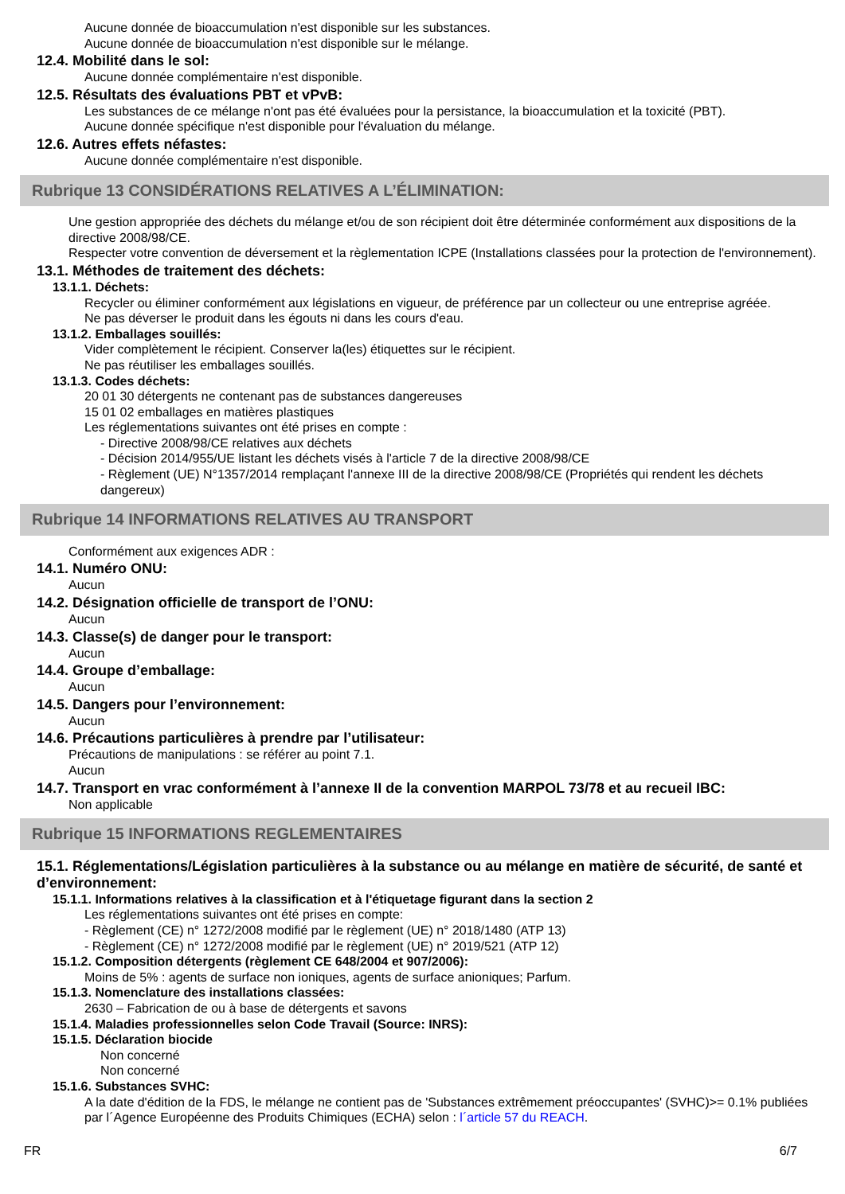Aucune donnée de bioaccumulation n'est disponible sur les substances.
Aucune donnée de bioaccumulation n'est disponible sur le mélange.
12.4. Mobilité dans le sol:
Aucune donnée complémentaire n'est disponible.
12.5. Résultats des évaluations PBT et vPvB:
Les substances de ce mélange n'ont pas été évaluées pour la persistance, la bioaccumulation et la toxicité (PBT).
Aucune donnée spécifique n'est disponible pour l'évaluation du mélange.
12.6. Autres effets néfastes:
Aucune donnée complémentaire n'est disponible.
Rubrique 13 CONSIDÉRATIONS RELATIVES A L’ÉLIMINATION:
Une gestion appropriée des déchets du mélange et/ou de son récipient doit être déterminée conformément aux dispositions de la directive 2008/98/CE.
Respecter votre convention de déversement et la règlementation ICPE (Installations classées pour la protection de l'environnement).
13.1. Méthodes de traitement des déchets:
13.1.1. Déchets:
Recycler ou éliminer conformément aux législations en vigueur, de préférence par un collecteur ou une entreprise agréée.
Ne pas déverser le produit dans les égouts ni dans les cours d'eau.
13.1.2. Emballages souillés:
Vider complètement le récipient. Conserver la(les) étiquettes sur le récipient.
Ne pas réutiliser les emballages souillés.
13.1.3. Codes déchets:
20 01 30 détergents ne contenant pas de substances dangereuses
15 01 02 emballages en matières plastiques
Les réglementations suivantes ont été prises en compte :
- Directive 2008/98/CE relatives aux déchets
- Décision 2014/955/UE listant les déchets visés à l'article 7 de la directive 2008/98/CE
- Règlement (UE) N°1357/2014 remplaçant l'annexe III de la directive 2008/98/CE (Propriétés qui rendent les déchets dangereux)
Rubrique 14 INFORMATIONS RELATIVES AU TRANSPORT
Conformément aux exigences ADR :
14.1. Numéro ONU:
Aucun
14.2. Désignation officielle de transport de l’ONU:
Aucun
14.3. Classe(s) de danger pour le transport:
Aucun
14.4. Groupe d’emballage:
Aucun
14.5. Dangers pour l’environnement:
Aucun
14.6. Précautions particulières à prendre par l’utilisateur:
Précautions de manipulations : se référer au point 7.1.
Aucun
14.7. Transport en vrac conformément à l’annexe II de la convention MARPOL 73/78 et au recueil IBC:
Non applicable
Rubrique 15 INFORMATIONS REGLEMENTAIRES
15.1. Réglementations/Législation particulières à la substance ou au mélange en matière de sécurité, de santé et d’environnement:
15.1.1. Informations relatives à la classification et à l'étiquetage figurant dans la section 2
Les réglementations suivantes ont été prises en compte:
- Règlement (CE) n° 1272/2008 modifié par le règlement (UE) n° 2018/1480 (ATP 13)
- Règlement (CE) n° 1272/2008 modifié par le règlement (UE) n° 2019/521 (ATP 12)
15.1.2. Composition détergents (règlement CE 648/2004 et 907/2006):
Moins de 5% : agents de surface non ioniques, agents de surface anioniques; Parfum.
15.1.3. Nomenclature des installations classées:
2630 – Fabrication de ou à base de détergents et savons
15.1.4. Maladies professionnelles selon Code Travail (Source: INRS):
15.1.5. Déclaration biocide
Non concerné
Non concerné
15.1.6. Substances SVHC:
A la date d'édition de la FDS, le mélange ne contient pas de 'Substances extrêmement préoccupantes' (SVHC)>= 0.1% publiées par l´Agence Européenne des Produits Chimiques (ECHA) selon : l´article 57 du REACH.
FR 6/7